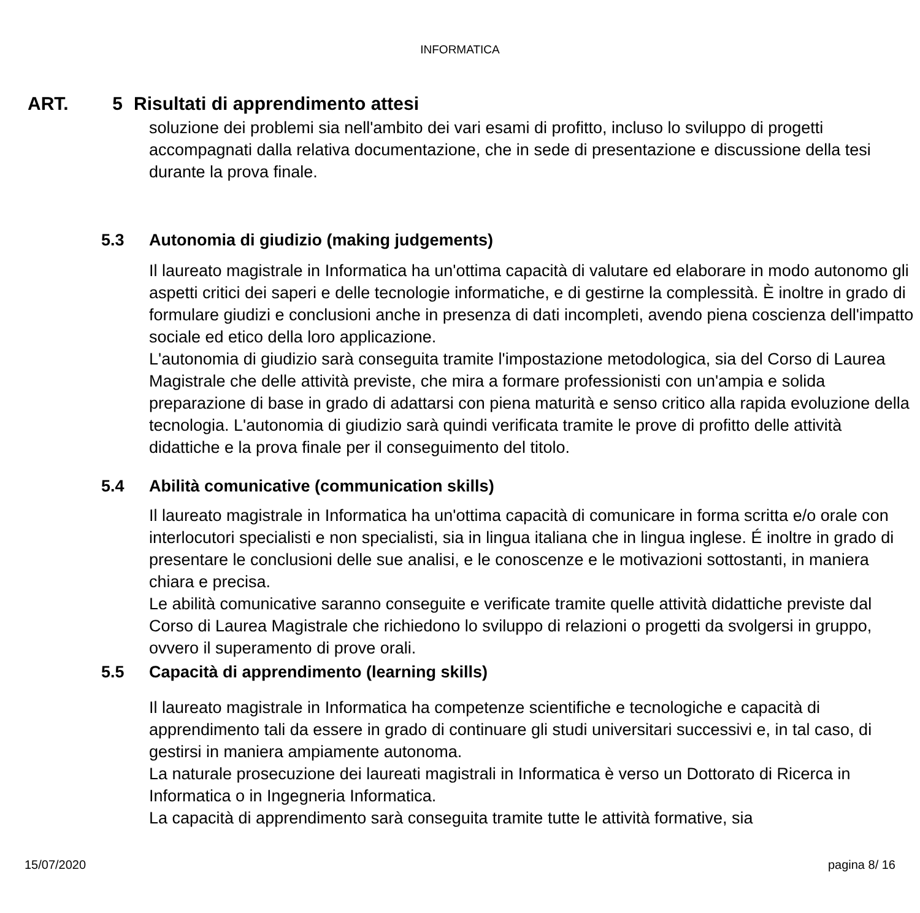INFORMATICA
ART. 5 Risultati di apprendimento attesi
soluzione dei problemi sia nell'ambito dei vari esami di profitto, incluso lo sviluppo di progetti accompagnati dalla relativa documentazione, che in sede di presentazione e discussione della tesi durante la prova finale.
5.3 Autonomia di giudizio (making judgements)
Il laureato magistrale in Informatica ha un'ottima capacità di valutare ed elaborare in modo autonomo gli aspetti critici dei saperi e delle tecnologie informatiche, e di gestirne la complessità. È inoltre in grado di formulare giudizi e conclusioni anche in presenza di dati incompleti, avendo piena coscienza dell'impatto sociale ed etico della loro applicazione.
L'autonomia di giudizio sarà conseguita tramite l'impostazione metodologica, sia del Corso di Laurea Magistrale che delle attività previste, che mira a formare professionisti con un'ampia e solida preparazione di base in grado di adattarsi con piena maturità e senso critico alla rapida evoluzione della tecnologia. L'autonomia di giudizio sarà quindi verificata tramite le prove di profitto delle attività didattiche e la prova finale per il conseguimento del titolo.
5.4 Abilità comunicative (communication skills)
Il laureato magistrale in Informatica ha un'ottima capacità di comunicare in forma scritta e/o orale con interlocutori specialisti e non specialisti, sia in lingua italiana che in lingua inglese. É inoltre in grado di presentare le conclusioni delle sue analisi, e le conoscenze e le motivazioni sottostanti, in maniera chiara e precisa.
Le abilità comunicative saranno conseguite e verificate tramite quelle attività didattiche previste dal Corso di Laurea Magistrale che richiedono lo sviluppo di relazioni o progetti da svolgersi in gruppo, ovvero il superamento di prove orali.
5.5 Capacità di apprendimento (learning skills)
Il laureato magistrale in Informatica ha competenze scientifiche e tecnologiche e capacità di apprendimento tali da essere in grado di continuare gli studi universitari successivi e, in tal caso, di gestirsi in maniera ampiamente autonoma.
La naturale prosecuzione dei laureati magistrali in Informatica è verso un Dottorato di Ricerca in Informatica o in Ingegneria Informatica.
La capacità di apprendimento sarà conseguita tramite tutte le attività formative, sia
15/07/2020 pagina 8/ 16